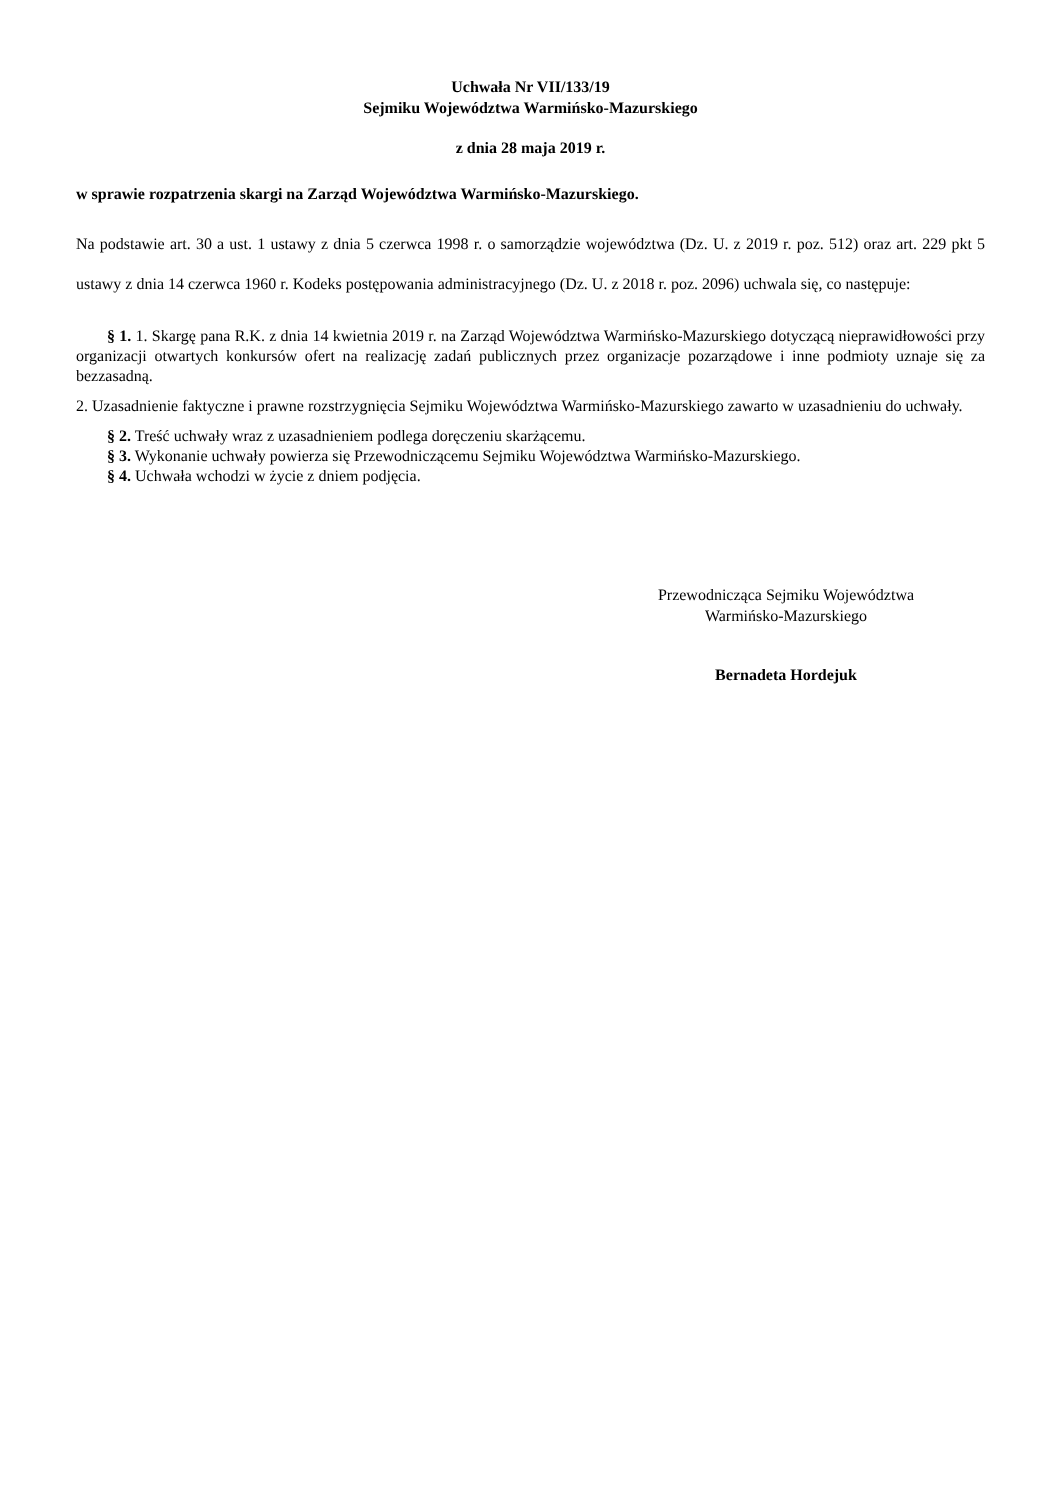Uchwała Nr VII/133/19
Sejmiku Województwa Warmińsko-Mazurskiego
z dnia 28 maja 2019 r.
w sprawie rozpatrzenia skargi na Zarząd Województwa Warmińsko-Mazurskiego.
Na podstawie art. 30 a ust. 1 ustawy z dnia 5 czerwca 1998 r. o samorządzie województwa (Dz. U. z 2019 r. poz. 512) oraz art. 229 pkt 5 ustawy z dnia 14 czerwca 1960 r. Kodeks postępowania administracyjnego (Dz. U. z 2018 r. poz. 2096) uchwala się, co następuje:
§ 1. 1. Skargę pana R.K. z dnia 14 kwietnia 2019 r. na Zarząd Województwa Warmińsko-Mazurskiego dotyczącą nieprawidłowości przy organizacji otwartych konkursów ofert na realizację zadań publicznych przez organizacje pozarządowe i inne podmioty uznaje się za bezzasadną.
2. Uzasadnienie faktyczne i prawne rozstrzygnięcia Sejmiku Województwa Warmińsko-Mazurskiego zawarto w uzasadnieniu do uchwały.
§ 2. Treść uchwały wraz z uzasadnieniem podlega doręczeniu skarżącemu.
§ 3. Wykonanie uchwały powierza się Przewodniczącemu Sejmiku Województwa Warmińsko-Mazurskiego.
§ 4. Uchwała wchodzi w życie z dniem podjęcia.
Przewodnicząca Sejmiku Województwa
Warmińsko-Mazurskiego
Bernadeta Hordejuk